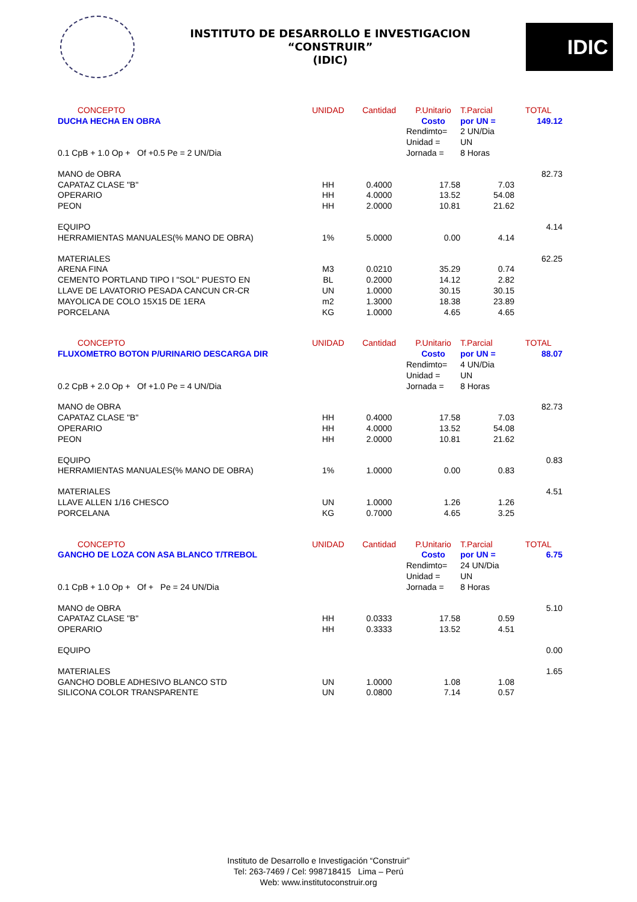INSTITUTO DE DESARROLLO E INVESTIGACION
“CONSTRUIR”
(IDIC)
IDIC
| CONCEPTO | UNIDAD | Cantidad | P.Unitario | T.Parcial | TOTAL |
| --- | --- | --- | --- | --- | --- |
| DUCHA HECHA EN OBRA | | | Costo | por UN = | 149.12 |
| | | | Rendimto= | 2 UN/Dia | |
| | | | Unidad = | UN | |
| 0.1 CpB + 1.0 Op + Of +0.5 Pe = 2 UN/Dia | | | Jornada = | 8 Horas | |
| MANO de OBRA | | | | | 82.73 |
| CAPATAZ CLASE "B" | HH | 0.4000 | 17.58 | 7.03 | |
| OPERARIO | HH | 4.0000 | 13.52 | 54.08 | |
| PEON | HH | 2.0000 | 10.81 | 21.62 | |
| EQUIPO | | | | | 4.14 |
| HERRAMIENTAS MANUALES(% MANO DE OBRA) | 1% | 5.0000 | 0.00 | 4.14 | |
| MATERIALES | | | | | 62.25 |
| ARENA FINA | M3 | 0.0210 | 35.29 | 0.74 | |
| CEMENTO PORTLAND TIPO I "SOL" PUESTO EN | BL | 0.2000 | 14.12 | 2.82 | |
| LLAVE DE LAVATORIO PESADA CANCUN CR-CR | UN | 1.0000 | 30.15 | 30.15 | |
| MAYOLICA DE COLO 15X15 DE 1ERA | m2 | 1.3000 | 18.38 | 23.89 | |
| PORCELANA | KG | 1.0000 | 4.65 | 4.65 | |
| CONCEPTO | UNIDAD | Cantidad | P.Unitario | T.Parcial | TOTAL |
| FLUXOMETRO BOTON P/URINARIO DESCARGA DIR | | | Costo | por UN = | 88.07 |
| | | | Rendimto= | 4 UN/Dia | |
| | | | Unidad = | UN | |
| 0.2 CpB + 2.0 Op + Of +1.0 Pe = 4 UN/Dia | | | Jornada = | 8 Horas | |
| MANO de OBRA | | | | | 82.73 |
| CAPATAZ CLASE "B" | HH | 0.4000 | 17.58 | 7.03 | |
| OPERARIO | HH | 4.0000 | 13.52 | 54.08 | |
| PEON | HH | 2.0000 | 10.81 | 21.62 | |
| EQUIPO | | | | | 0.83 |
| HERRAMIENTAS MANUALES(% MANO DE OBRA) | 1% | 1.0000 | 0.00 | 0.83 | |
| MATERIALES | | | | | 4.51 |
| LLAVE ALLEN 1/16 CHESCO | UN | 1.0000 | 1.26 | 1.26 | |
| PORCELANA | KG | 0.7000 | 4.65 | 3.25 | |
| CONCEPTO | UNIDAD | Cantidad | P.Unitario | T.Parcial | TOTAL |
| GANCHO DE LOZA CON ASA BLANCO T/TREBOL | | | Costo | por UN = | 6.75 |
| | | | Rendimto= | 24 UN/Dia | |
| | | | Unidad = | UN | |
| 0.1 CpB + 1.0 Op + Of + Pe = 24 UN/Dia | | | Jornada = | 8 Horas | |
| MANO de OBRA | | | | | 5.10 |
| CAPATAZ CLASE "B" | HH | 0.0333 | 17.58 | 0.59 | |
| OPERARIO | HH | 0.3333 | 13.52 | 4.51 | |
| EQUIPO | | | | | 0.00 |
| MATERIALES | | | | | 1.65 |
| GANCHO DOBLE ADHESIVO BLANCO STD | UN | 1.0000 | 1.08 | 1.08 | |
| SILICONA COLOR TRANSPARENTE | UN | 0.0800 | 7.14 | 0.57 | |
Instituto de Desarrollo e Investigación “Construir”
Tel: 263-7469 / Cel: 998718415 Lima – Perú
Web: www.institutoconstruir.org